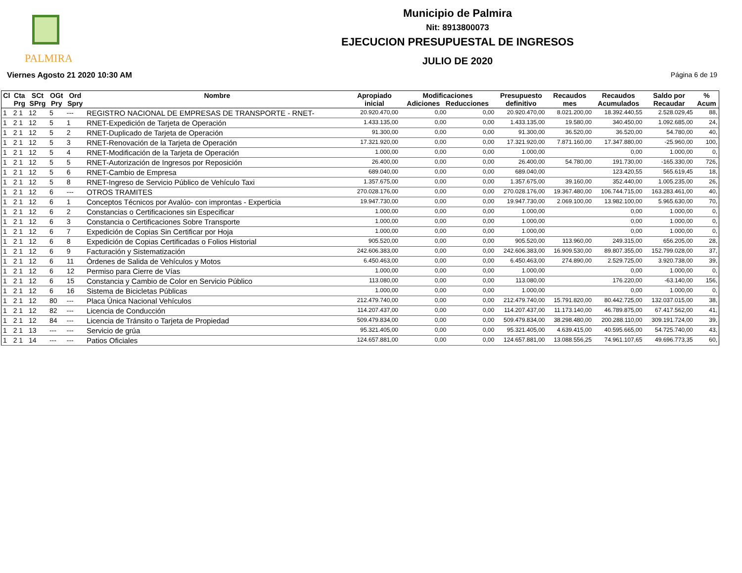PALMIRA
Municipio de Palmira
Nit: 8913800073
EJECUCION PRESUPUESTAL DE INGRESOS
JULIO DE 2020
Viernes Agosto 21 2020 10:30 AM Página 6 de 19
| Cl | Cta Prg | SCt SPrg | OGt Pry | Ord Spry | Nombre | Apropiado inicial | Modificaciones Adiciones Reducciones | | Presupuesto definitivo | Recaudos mes | Recaudos Acumulados | Saldo por Recaudar | % Acum |
| --- | --- | --- | --- | --- | --- | --- | --- | --- | --- | --- | --- | --- | --- |
| 1 | 2 1 | 12 | 5 | --- | REGISTRO NACIONAL DE EMPRESAS DE TRANSPORTE - RNET- | 20.920.470,00 | 0,00 | 0,00 | 20.920.470,00 | 8.021.200,00 | 18.392.440,55 | 2.528.029,45 | 88, |
| 1 | 2 1 | 12 | 5 | 1 | RNET-Expedición de Tarjeta de Operación | 1.433.135,00 | 0,00 | 0,00 | 1.433.135,00 | 19.580,00 | 340.450,00 | 1.092.685,00 | 24, |
| 1 | 2 1 | 12 | 5 | 2 | RNET-Duplicado de Tarjeta de Operación | 91.300,00 | 0,00 | 0,00 | 91.300,00 | 36.520,00 | 36.520,00 | 54.780,00 | 40, |
| 1 | 2 1 | 12 | 5 | 3 | RNET-Renovación de la Tarjeta de Operación | 17.321.920,00 | 0,00 | 0,00 | 17.321.920,00 | 7.871.160,00 | 17.347.880,00 | -25.960,00 | 100, |
| 1 | 2 1 | 12 | 5 | 4 | RNET-Modificación de la Tarjeta de Operación | 1.000,00 | 0,00 | 0,00 | 1.000,00 | | 0,00 | 1.000,00 | 0, |
| 1 | 2 1 | 12 | 5 | 5 | RNET-Autorización de Ingresos por Reposición | 26.400,00 | 0,00 | 0,00 | 26.400,00 | 54.780,00 | 191.730,00 | -165.330,00 | 726, |
| 1 | 2 1 | 12 | 5 | 6 | RNET-Cambio de Empresa | 689.040,00 | 0,00 | 0,00 | 689.040,00 | | 123.420,55 | 565.619,45 | 18, |
| 1 | 2 1 | 12 | 5 | 8 | RNET-Ingreso de Servicio Público de Vehículo Taxi | 1.357.675,00 | 0,00 | 0,00 | 1.357.675,00 | 39.160,00 | 352.440,00 | 1.005.235,00 | 26, |
| 1 | 2 1 | 12 | 6 | --- | OTROS TRAMITES | 270.028.176,00 | 0,00 | 0,00 | 270.028.176,00 | 19.367.480,00 | 106.744.715,00 | 163.283.461,00 | 40, |
| 1 | 2 1 | 12 | 6 | 1 | Conceptos Técnicos por Avalúo- con improntas - Experticia | 19.947.730,00 | 0,00 | 0,00 | 19.947.730,00 | 2.069.100,00 | 13.982.100,00 | 5.965.630,00 | 70, |
| 1 | 2 1 | 12 | 6 | 2 | Constancias o Certificaciones sin Especificar | 1.000,00 | 0,00 | 0,00 | 1.000,00 | | 0,00 | 1.000,00 | 0, |
| 1 | 2 1 | 12 | 6 | 3 | Constancia o Certificaciones Sobre Transporte | 1.000,00 | 0,00 | 0,00 | 1.000,00 | | 0,00 | 1.000,00 | 0, |
| 1 | 2 1 | 12 | 6 | 7 | Expedición de Copias Sin Certificar por Hoja | 1.000,00 | 0,00 | 0,00 | 1.000,00 | | 0,00 | 1.000,00 | 0, |
| 1 | 2 1 | 12 | 6 | 8 | Expedición de Copias Certificadas o Folios Historial | 905.520,00 | 0,00 | 0,00 | 905.520,00 | 113.960,00 | 249.315,00 | 656.205,00 | 28, |
| 1 | 2 1 | 12 | 6 | 9 | Facturación y Sistematización | 242.606.383,00 | 0,00 | 0,00 | 242.606.383,00 | 16.909.530,00 | 89.807.355,00 | 152.799.028,00 | 37, |
| 1 | 2 1 | 12 | 6 | 11 | Órdenes de Salida de Vehículos y Motos | 6.450.463,00 | 0,00 | 0,00 | 6.450.463,00 | 274.890,00 | 2.529.725,00 | 3.920.738,00 | 39, |
| 1 | 2 1 | 12 | 6 | 12 | Permiso para Cierre de Vías | 1.000,00 | 0,00 | 0,00 | 1.000,00 | | 0,00 | 1.000,00 | 0, |
| 1 | 2 1 | 12 | 6 | 15 | Constancia y Cambio de Color en Servicio Público | 113.080,00 | 0,00 | 0,00 | 113.080,00 | | 176.220,00 | -63.140,00 | 156, |
| 1 | 2 1 | 12 | 6 | 16 | Sistema de Bicicletas Públicas | 1.000,00 | 0,00 | 0,00 | 1.000,00 | | 0,00 | 1.000,00 | 0, |
| 1 | 2 1 | 12 | 80 | --- | Placa Única Nacional Vehículos | 212.479.740,00 | 0,00 | 0,00 | 212.479.740,00 | 15.791.820,00 | 80.442.725,00 | 132.037.015,00 | 38, |
| 1 | 2 1 | 12 | 82 | --- | Licencia de Conducción | 114.207.437,00 | 0,00 | 0,00 | 114.207.437,00 | 11.173.140,00 | 46.789.875,00 | 67.417.562,00 | 41, |
| 1 | 2 1 | 12 | 84 | --- | Licencia de Tránsito o Tarjeta de Propiedad | 509.479.834,00 | 0,00 | 0,00 | 509.479.834,00 | 38.298.480,00 | 200.288.110,00 | 309.191.724,00 | 39, |
| 1 | 2 1 | 13 | --- | --- | Servicio de grúa | 95.321.405,00 | 0,00 | 0,00 | 95.321.405,00 | 4.639.415,00 | 40.595.665,00 | 54.725.740,00 | 43, |
| 1 | 2 1 | 14 | --- | --- | Patios Oficiales | 124.657.881,00 | 0,00 | 0,00 | 124.657.881,00 | 13.088.556,25 | 74.961.107,65 | 49.696.773,35 | 60, |